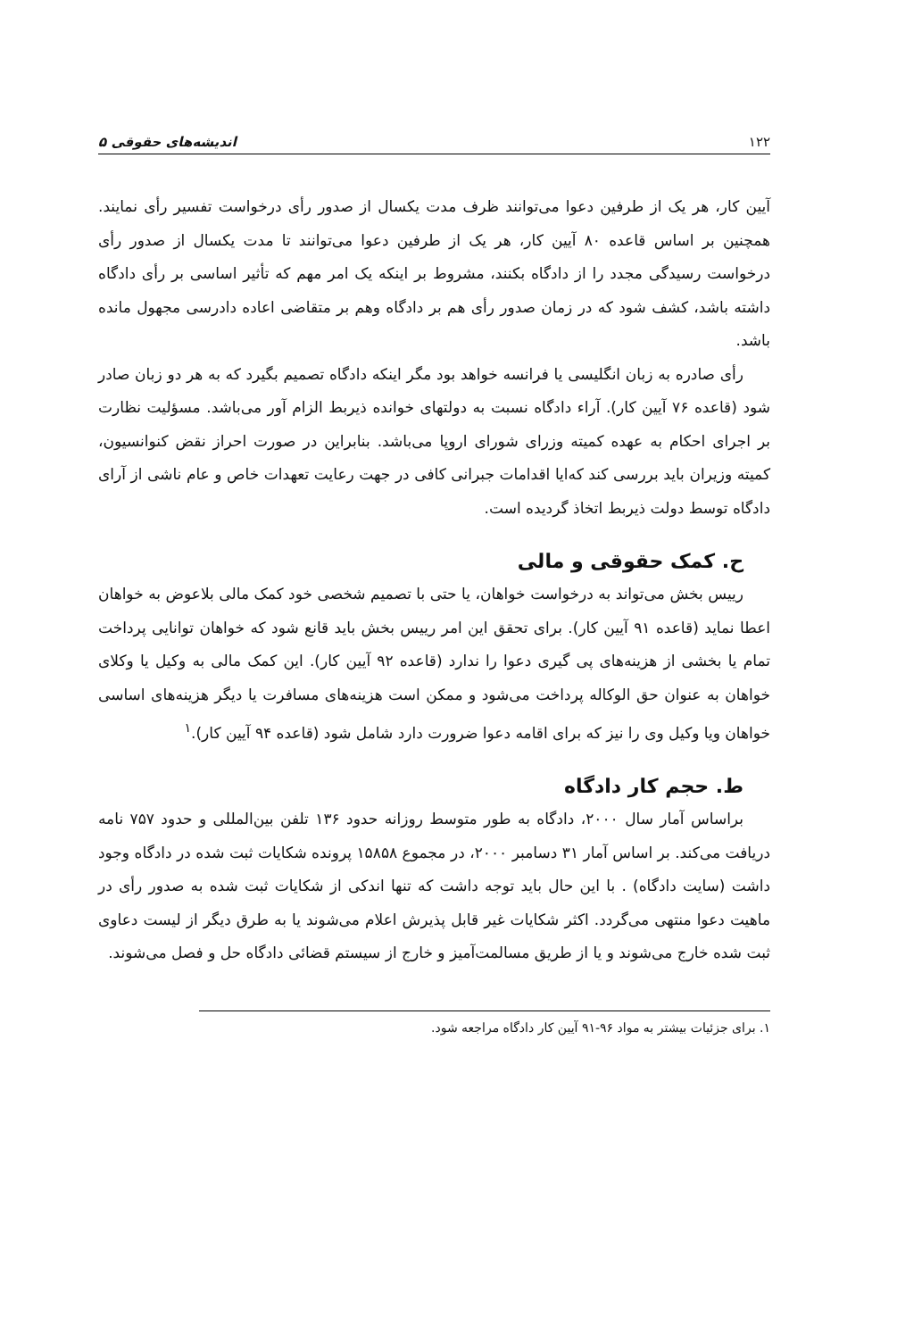۱۲۲ اندیشه‌های حقوقی ۵
آیین کار، هر یک از طرفین دعوا می‌توانند ظرف مدت یکسال از صدور رأی درخواست تفسیر رأی نمایند. همچنین بر اساس قاعده ۸۰ آیین کار، هر یک از طرفین دعوا می‌توانند تا مدت یکسال از صدور رأی درخواست رسیدگی مجدد را از دادگاه بکنند، مشروط بر اینکه یک امر مهم که تأثیر اساسی بر رأی دادگاه داشته باشد، کشف شود که در زمان صدور رأی هم بر دادگاه وهم بر متقاضی اعاده دادرسی مجهول مانده باشد.
رأی صادره به زبان انگلیسی یا فرانسه خواهد بود مگر اینکه دادگاه تصمیم بگیرد که به هر دو زبان صادر شود (قاعده ۷۶ آیین کار). آراء دادگاه نسبت به دولتهای خوانده ذیربط الزام آور می‌باشد. مسؤلیت نظارت بر اجرای احکام به عهده کمیته وزرای شورای اروپا می‌باشد. بنابراین در صورت احراز نقض کنوانسیون، کمیته وزیران باید بررسی کند که‌ایا اقدامات جبرانی کافی در جهت رعایت تعهدات خاص و عام ناشی از آرای دادگاه توسط دولت ذیربط اتخاذ گردیده است.
ح. کمک حقوقی و مالی
رییس بخش می‌تواند به درخواست خواهان، یا حتی با تصمیم شخصی خود کمک مالی بلاعوض به خواهان اعطا نماید (قاعده ۹۱ آیین کار). برای تحقق این امر رییس بخش باید قانع شود که خواهان توانایی پرداخت تمام یا بخشی از هزینه‌های پی گیری دعوا را ندارد (قاعده ۹۲ آیین کار). این کمک مالی به وکیل یا وکلای خواهان به عنوان حق الوکاله پرداخت می‌شود و ممکن است هزینه‌های مسافرت یا دیگر هزینه‌های اساسی خواهان ویا وکیل وی را نیز که برای اقامه دعوا ضرورت دارد شامل شود (قاعده ۹۴ آیین کار).<sup>۱</sup>
ط. حجم کار دادگاه
براساس آمار سال ۲۰۰۰، دادگاه به طور متوسط روزانه حدود ۱۳۶ تلفن بین‌المللی و حدود ۷۵۷ نامه دریافت می‌کند. بر اساس آمار ۳۱ دسامبر ۲۰۰۰، در مجموع ۱۵۸۵۸ پرونده شکایات ثبت شده در دادگاه وجود داشت (سایت دادگاه) . با این حال باید توجه داشت که تنها اندکی از شکایات ثبت شده به صدور رأی در ماهیت دعوا منتهی می‌گردد. اکثر شکایات غیر قابل پذیرش اعلام می‌شوند یا به طرق دیگر از لیست دعاوی ثبت شده خارج می‌شوند و یا از طریق مسالمت‌آمیز و خارج از سیستم قضائی دادگاه حل و فصل می‌شوند.
۱. برای جزئیات بیشتر به مواد ۹۶-۹۱ آیین کار دادگاه مراجعه شود.